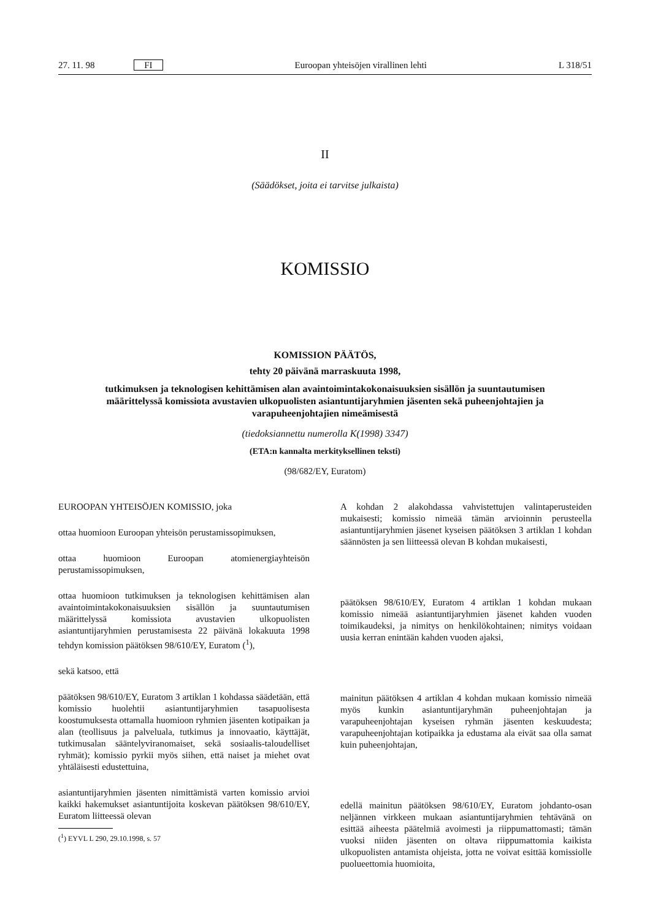27. 11. 98 FI Euroopan yhteisöjen virallinen lehti L 318/51
II
(Säädökset, joita ei tarvitse julkaista)
KOMISSIO
KOMISSION PÄÄTÖS,
tehty 20 päivänä marraskuuta 1998,
tutkimuksen ja teknologisen kehittämisen alan avaintoimintakokonaisuuksien sisällön ja suuntautumisen määrittelyssä komissiota avustavien ulkopuolisten asiantuntijaryhmien jäsenten sekä puheenjohtajien ja varapuheenjohtajien nimeämisestä
(tiedoksiannettu numerolla K(1998) 3347)
(ETA:n kannalta merkityksellinen teksti)
(98/682/EY, Euratom)
EUROOPAN YHTEISÖJEN KOMISSIO, joka
ottaa huomioon Euroopan yhteisön perustamissopimuksen,
ottaa huomioon Euroopan atomienergiayhteisön perustamissopimuksen,
ottaa huomioon tutkimuksen ja teknologisen kehittämisen alan avaintoimintakokonaisuuksien sisällön ja suuntautumisen määrittelyssä komissiota avustavien ulkopuolisten asiantuntijaryhmien perustamisesta 22 päivänä lokakuuta 1998 tehdyn komission päätöksen 98/610/EY, Euratom (<sup>1</sup>),
sekä katsoo, että
päätöksen 98/610/EY, Euratom 3 artiklan 1 kohdassa säädetään, että komissio huolehtii asiantuntijaryhmien tasapuolisesta koostumuksesta ottamalla huomioon ryhmien jäsenten kotipaikan ja alan (teollisuus ja palveluala, tutkimus ja innovaatio, käyttäjät, tutkimusalan sääntelyviranomaiset, sekä sosiaalis-taloudelliset ryhmät); komissio pyrkii myös siihen, että naiset ja miehet ovat yhtäläisesti edustettuina,
asiantuntijaryhmien jäsenten nimittämistä varten komissio arvioi kaikki hakemukset asiantuntijoita koskevan päätöksen 98/610/EY, Euratom liitteessä olevan
(<sup>1</sup>) EYVL L 290, 29.10.1998, s. 57
A kohdan 2 alakohdassa vahvistettujen valintaperusteiden mukaisesti; komissio nimeää tämän arvioinnin perusteella asiantuntijaryhmien jäsenet kyseisen päätöksen 3 artiklan 1 kohdan säännösten ja sen liitteessä olevan B kohdan mukaisesti,
päätöksen 98/610/EY, Euratom 4 artiklan 1 kohdan mukaan komissio nimeää asiantuntijaryhmien jäsenet kahden vuoden toimikaudeksi, ja nimitys on henkilökohtainen; nimitys voidaan uusia kerran enintään kahden vuoden ajaksi,
mainitun päätöksen 4 artiklan 4 kohdan mukaan komissio nimeää myös kunkin asiantuntijaryhmän puheenjohtajan ja varapuheenjohtajan kyseisen ryhmän jäsenten keskuudesta; varapuheenjohtajan kotipaikka ja edustama ala eivät saa olla samat kuin puheenjohtajan,
edellä mainitun päätöksen 98/610/EY, Euratom johdanto-osan neljännen virkkeen mukaan asiantuntijaryhmien tehtävänä on esittää aiheesta päätelmiä avoimesti ja riippumattomasti; tämän vuoksi niiden jäsenten on oltava riippumattomia kaikista ulkopuolisten antamista ohjeista, jotta ne voivat esittää komissiolle puolueettomia huomioita,